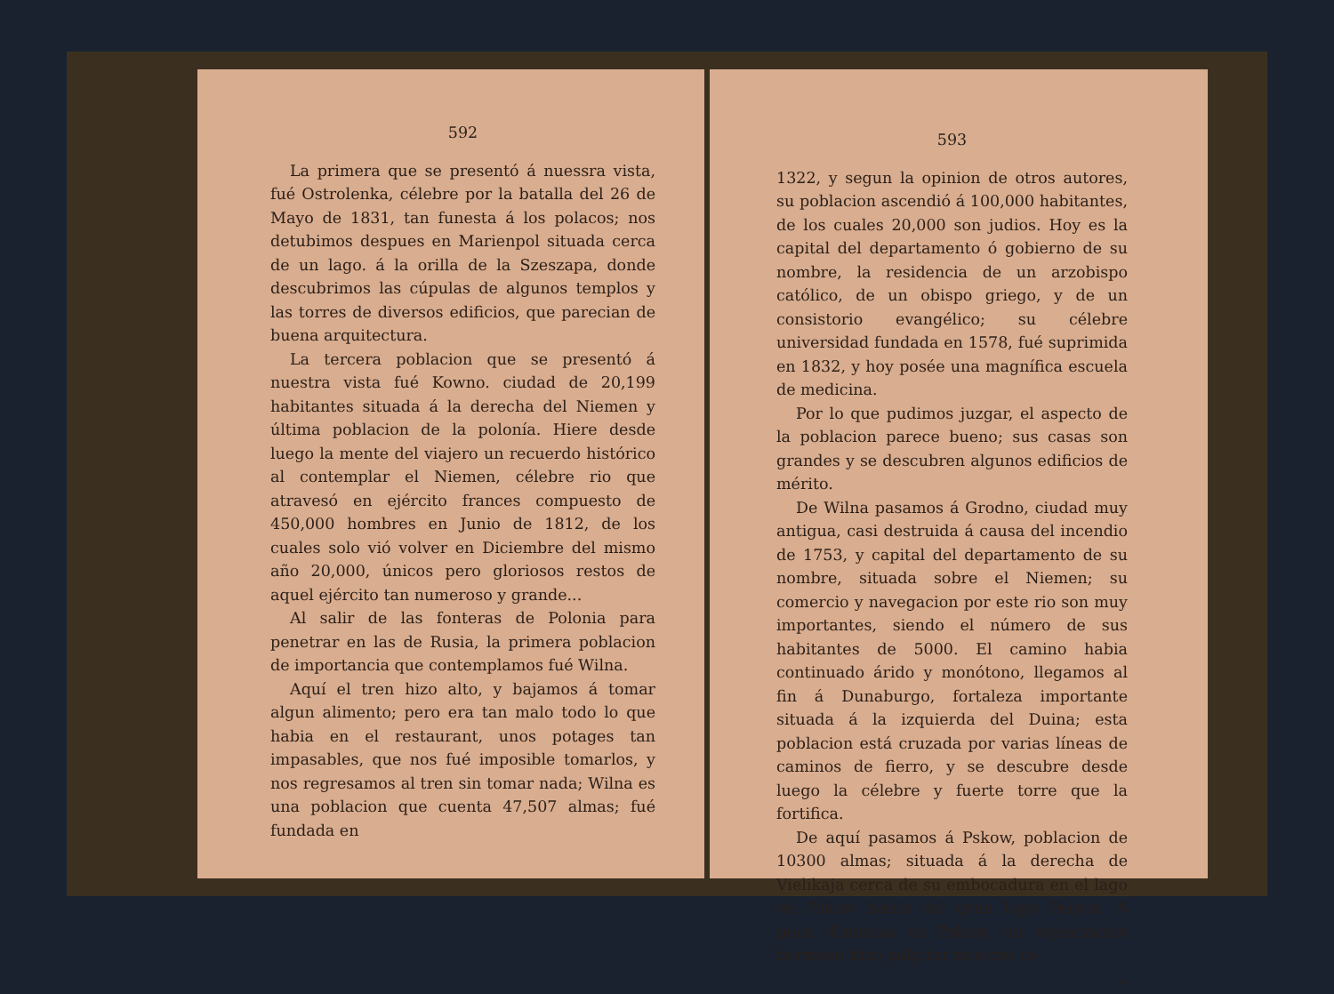592
La primera que se presentó á nuessra vista, fué Ostrolenka, célebre por la batalla del 26 de Mayo de 1831, tan funesta á los polacos; nos detubimos despues en Marienpol situada cerca de un lago. á la orilla de la Szeszapa, donde descubrimos las cúpulas de algunos templos y las torres de diversos edificios, que parecian de buena arquitectura.
La tercera poblacion que se presentó á nuestra vista fué Kowno. ciudad de 20,199 habitantes situada á la derecha del Niemen y última poblacion de la polonía. Hiere desde luego la mente del viajero un recuerdo histórico al contemplar el Niemen, célebre rio que atravesó en ejército frances compuesto de 450,000 hombres en Junio de 1812, de los cuales solo vió volver en Diciembre del mismo año 20,000, únicos pero gloriosos restos de aquel ejército tan numeroso y grande...
Al salir de las fonteras de Polonia para penetrar en las de Rusia, la primera poblacion de importancia que contemplamos fué Wilna.
Aquí el tren hizo alto, y bajamos á tomar algun alimento; pero era tan malo todo lo que habia en el restaurant, unos potages tan impasables, que nos fué imposible tomarlos, y nos regresamos al tren sin tomar nada; Wilna es una poblacion que cuenta 47,507 almas; fué fundada en
593
1322, y segun la opinion de otros autores, su poblacion ascendió á 100,000 habitantes, de los cuales 20,000 son judios. Hoy es la capital del departamento ó gobierno de su nombre, la residencia de un arzobispo católico, de un obispo griego, y de un consistorio evangélico; su célebre universidad fundada en 1578, fué suprimida en 1832, y hoy posée una magnífica escuela de medicina.
Por lo que pudimos juzgar, el aspecto de la poblacion parece bueno; sus casas son grandes y se descubren algunos edificios de mérito.
De Wilna pasamos á Grodno, ciudad muy antigua, casi destruida á causa del incendio de 1753, y capital del departamento de su nombre, situada sobre el Niemen; su comercio y navegacion por este rio son muy importantes, siendo el número de sus habitantes de 5000. El camino habia continuado árido y monótono, llegamos al fin á Dunaburgo, fortaleza importante situada á la izquierda del Duina; esta poblacion está cruzada por varias líneas de caminos de fierro, y se descubre desde luego la célebre y fuerte torre que la fortifica.
De aquí pasamos á Pskow, poblacion de 10300 almas; situada á la derecha de Vielikaja cerca de su embocadura en el lago de Pskow bahia del gran lago Peipus. A poca distancia de Pskow, un espectáculo hermoso hizo palpitar nuestro co-
38